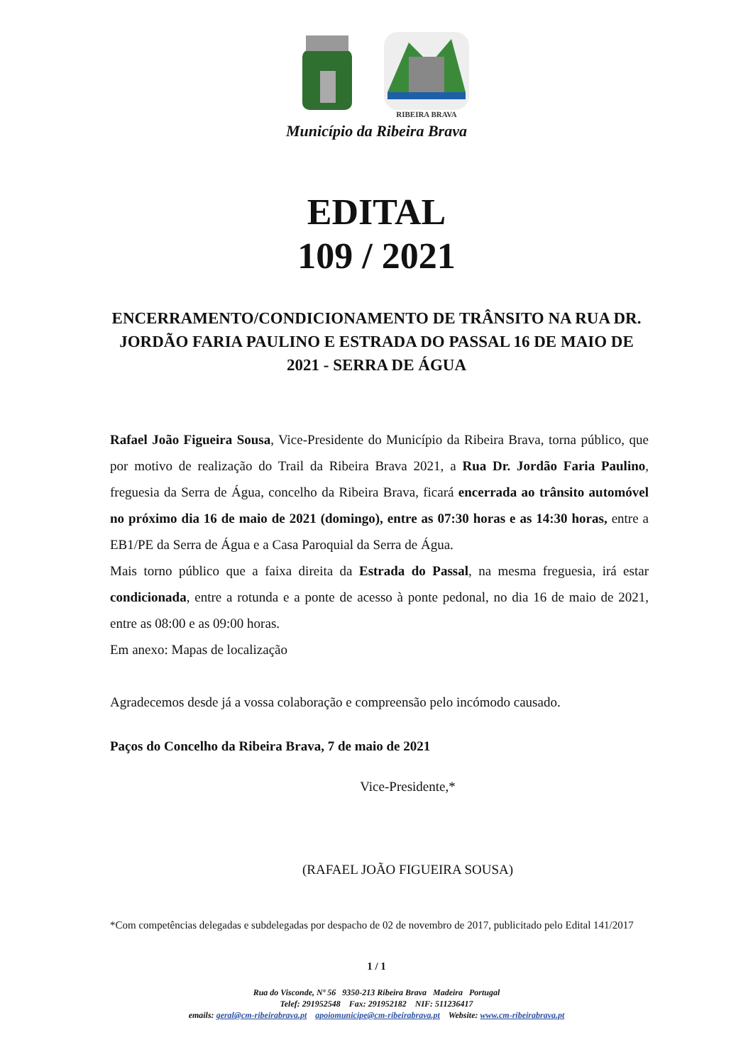RIBEIRA BRAVA
Município da Ribeira Brava
EDITAL
109 / 2021
ENCERRAMENTO/CONDICIONAMENTO DE TRÂNSITO NA RUA DR. JORDÃO FARIA PAULINO E ESTRADA DO PASSAL 16 DE MAIO DE 2021 - SERRA DE ÁGUA
Rafael João Figueira Sousa, Vice-Presidente do Município da Ribeira Brava, torna público, que por motivo de realização do Trail da Ribeira Brava 2021, a Rua Dr. Jordão Faria Paulino, freguesia da Serra de Água, concelho da Ribeira Brava, ficará encerrada ao trânsito automóvel no próximo dia 16 de maio de 2021 (domingo), entre as 07:30 horas e as 14:30 horas, entre a EB1/PE da Serra de Água e a Casa Paroquial da Serra de Água.
Mais torno público que a faixa direita da Estrada do Passal, na mesma freguesia, irá estar condicionada, entre a rotunda e a ponte de acesso à ponte pedonal, no dia 16 de maio de 2021, entre as 08:00 e as 09:00 horas.
Em anexo: Mapas de localização
Agradecemos desde já a vossa colaboração e compreensão pelo incómodo causado.
Paços do Concelho da Ribeira Brava, 7 de maio de 2021
Vice-Presidente,*
(RAFAEL JOÃO FIGUEIRA SOUSA)
*Com competências delegadas e subdelegadas por despacho de 02 de novembro de 2017, publicitado pelo Edital 141/2017
1 / 1
Rua do Visconde, Nº 56 9350-213 Ribeira Brava Madeira Portugal
Telef: 291952548 Fax: 291952182 NIF: 511236417
emails: geral@cm-ribeirabrava.pt apoiomunicipe@cm-ribeirabrava.pt Website: www.cm-ribeirabrava.pt